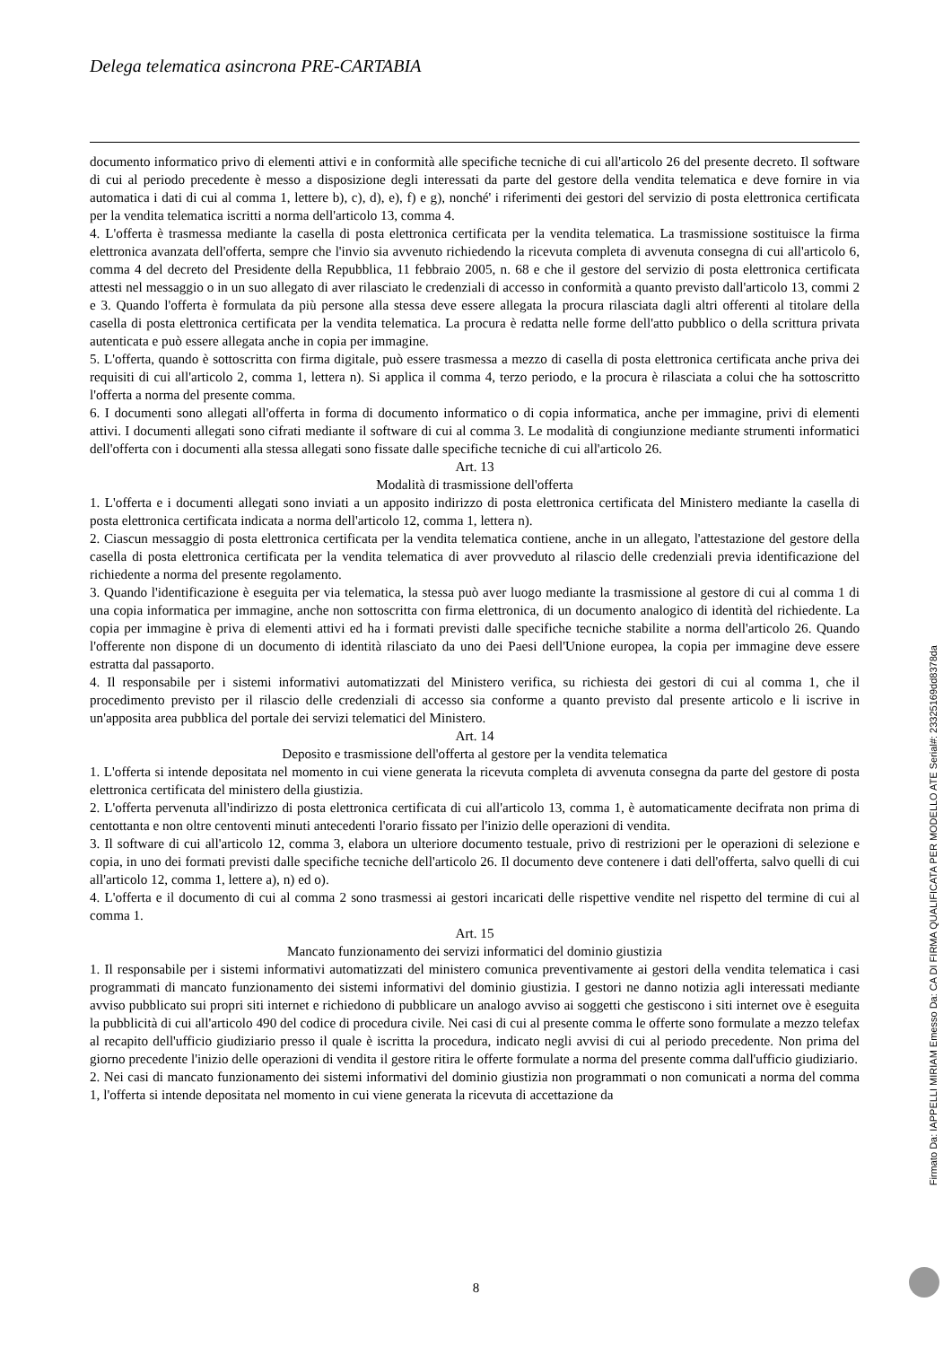Delega telematica asincrona PRE-CARTABIA
documento informatico privo di elementi attivi e in conformità alle specifiche tecniche di cui all'articolo 26 del presente decreto. Il software di cui al periodo precedente è messo a disposizione degli interessati da parte del gestore della vendita telematica e deve fornire in via automatica i dati di cui al comma 1, lettere b), c), d), e), f) e g), nonché' i riferimenti dei gestori del servizio di posta elettronica certificata per la vendita telematica iscritti a norma dell'articolo 13, comma 4.
4. L'offerta è trasmessa mediante la casella di posta elettronica certificata per la vendita telematica. La trasmissione sostituisce la firma elettronica avanzata dell'offerta, sempre che l'invio sia avvenuto richiedendo la ricevuta completa di avvenuta consegna di cui all'articolo 6, comma 4 del decreto del Presidente della Repubblica, 11 febbraio 2005, n. 68 e che il gestore del servizio di posta elettronica certificata attesti nel messaggio o in un suo allegato di aver rilasciato le credenziali di accesso in conformità a quanto previsto dall'articolo 13, commi 2 e 3. Quando l'offerta è formulata da più persone alla stessa deve essere allegata la procura rilasciata dagli altri offerenti al titolare della casella di posta elettronica certificata per la vendita telematica. La procura è redatta nelle forme dell'atto pubblico o della scrittura privata autenticata e può essere allegata anche in copia per immagine.
5. L'offerta, quando è sottoscritta con firma digitale, può essere trasmessa a mezzo di casella di posta elettronica certificata anche priva dei requisiti di cui all'articolo 2, comma 1, lettera n). Si applica il comma 4, terzo periodo, e la procura è rilasciata a colui che ha sottoscritto l'offerta a norma del presente comma.
6. I documenti sono allegati all'offerta in forma di documento informatico o di copia informatica, anche per immagine, privi di elementi attivi. I documenti allegati sono cifrati mediante il software di cui al comma 3. Le modalità di congiunzione mediante strumenti informatici dell'offerta con i documenti alla stessa allegati sono fissate dalle specifiche tecniche di cui all'articolo 26.
Art. 13
Modalità di trasmissione dell'offerta
1. L'offerta e i documenti allegati sono inviati a un apposito indirizzo di posta elettronica certificata del Ministero mediante la casella di posta elettronica certificata indicata a norma dell'articolo 12, comma 1, lettera n).
2. Ciascun messaggio di posta elettronica certificata per la vendita telematica contiene, anche in un allegato, l'attestazione del gestore della casella di posta elettronica certificata per la vendita telematica di aver provveduto al rilascio delle credenziali previa identificazione del richiedente a norma del presente regolamento.
3. Quando l'identificazione è eseguita per via telematica, la stessa può aver luogo mediante la trasmissione al gestore di cui al comma 1 di una copia informatica per immagine, anche non sottoscritta con firma elettronica, di un documento analogico di identità del richiedente. La copia per immagine è priva di elementi attivi ed ha i formati previsti dalle specifiche tecniche stabilite a norma dell'articolo 26. Quando l'offerente non dispone di un documento di identità rilasciato da uno dei Paesi dell'Unione europea, la copia per immagine deve essere estratta dal passaporto.
4. Il responsabile per i sistemi informativi automatizzati del Ministero verifica, su richiesta dei gestori di cui al comma 1, che il procedimento previsto per il rilascio delle credenziali di accesso sia conforme a quanto previsto dal presente articolo e li iscrive in un'apposita area pubblica del portale dei servizi telematici del Ministero.
Art. 14
Deposito e trasmissione dell'offerta al gestore per la vendita telematica
1. L'offerta si intende depositata nel momento in cui viene generata la ricevuta completa di avvenuta consegna da parte del gestore di posta elettronica certificata del ministero della giustizia.
2. L'offerta pervenuta all'indirizzo di posta elettronica certificata di cui all'articolo 13, comma 1, è automaticamente decifrata non prima di centottanta e non oltre centoventi minuti antecedenti l'orario fissato per l'inizio delle operazioni di vendita.
3. Il software di cui all'articolo 12, comma 3, elabora un ulteriore documento testuale, privo di restrizioni per le operazioni di selezione e copia, in uno dei formati previsti dalle specifiche tecniche dell'articolo 26. Il documento deve contenere i dati dell'offerta, salvo quelli di cui all'articolo 12, comma 1, lettere a), n) ed o).
4. L'offerta e il documento di cui al comma 2 sono trasmessi ai gestori incaricati delle rispettive vendite nel rispetto del termine di cui al comma 1.
Art. 15
Mancato funzionamento dei servizi informatici del dominio giustizia
1. Il responsabile per i sistemi informativi automatizzati del ministero comunica preventivamente ai gestori della vendita telematica i casi programmati di mancato funzionamento dei sistemi informativi del dominio giustizia. I gestori ne danno notizia agli interessati mediante avviso pubblicato sui propri siti internet e richiedono di pubblicare un analogo avviso ai soggetti che gestiscono i siti internet ove è eseguita la pubblicità di cui all'articolo 490 del codice di procedura civile. Nei casi di cui al presente comma le offerte sono formulate a mezzo telefax al recapito dell'ufficio giudiziario presso il quale è iscritta la procedura, indicato negli avvisi di cui al periodo precedente. Non prima del giorno precedente l'inizio delle operazioni di vendita il gestore ritira le offerte formulate a norma del presente comma dall'ufficio giudiziario.
2. Nei casi di mancato funzionamento dei sistemi informativi del dominio giustizia non programmati o non comunicati a norma del comma 1, l'offerta si intende depositata nel momento in cui viene generata la ricevuta di accettazione da
8
Firmato Da: IAPPELLI MIRIAM Emesso Da: CA DI FIRMA QUALIFICATA PER MODELLO ATE Serial#: 23325169dd8378da